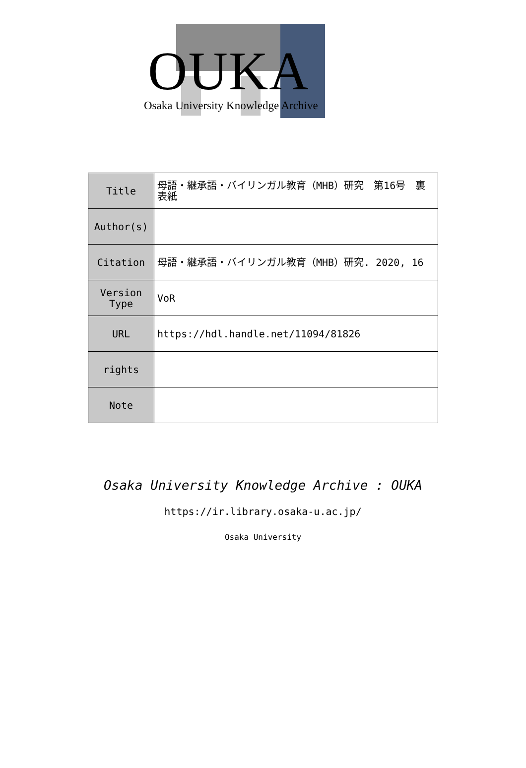OUKA
Osaka University Knowledge Archive
| Title | 母語・継承語・バイリンガル教育（MHB）研究 第16号 裏表紙 |
| Author(s) | |
| Citation | 母語・継承語・バイリンガル教育（MHB）研究. 2020, 16 |
| Version Type | VoR |
| URL | https://hdl.handle.net/11094/81826 |
| rights | |
| Note | |
Osaka University Knowledge Archive : OUKA
https://ir.library.osaka-u.ac.jp/
Osaka University